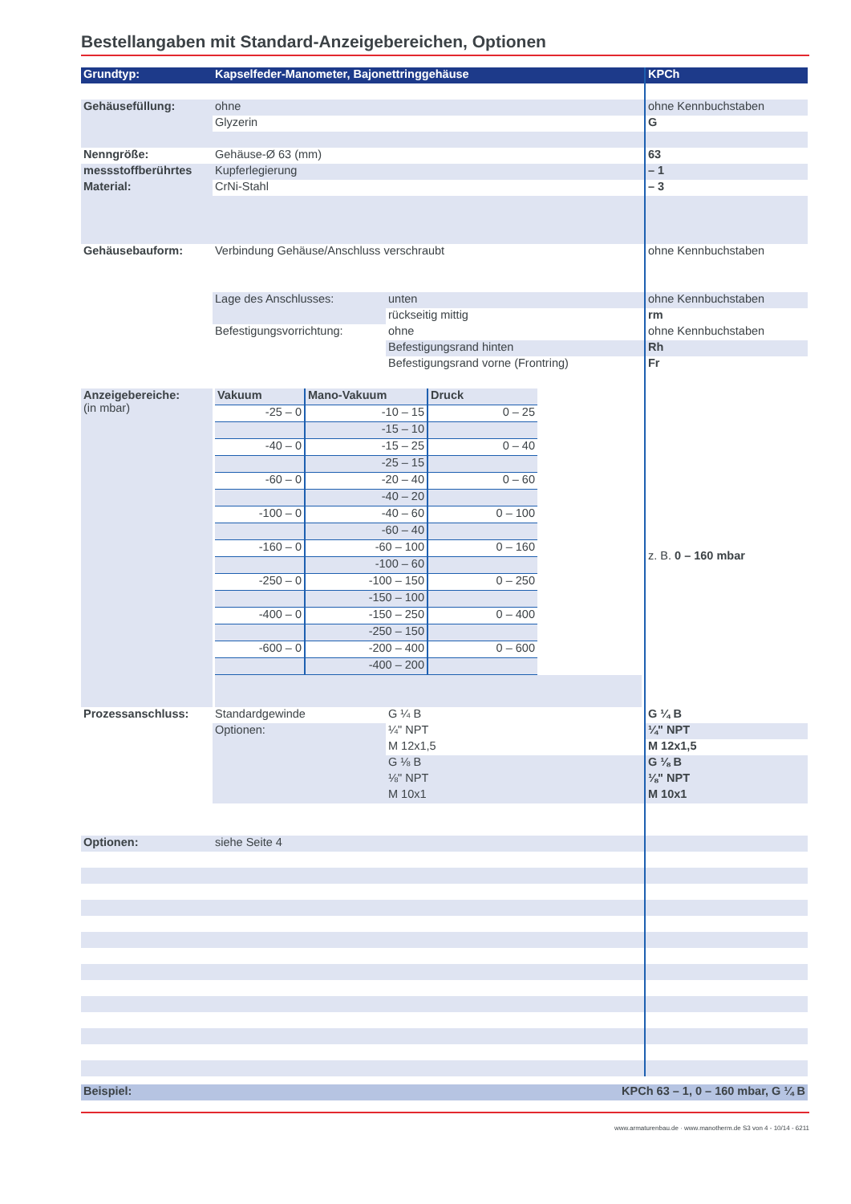Bestellangaben mit Standard-Anzeigebereichen, Optionen
| Grundtyp: | Kapselfeder-Manometer, Bajonettringgehäuse | | KPCh |
| --- | --- | --- | --- |
| Gehäusefüllung: | ohne | | ohne Kennbuchstaben |
| | Glyzerin | | G |
| Nenngröße: | Gehäuse-Ø 63 (mm) | | 63 |
| messstoffberührtes | Kupferlegierung | | – 1 |
| Material: | CrNi-Stahl | | – 3 |
| Gehäusebauform: | Verbindung Gehäuse/Anschluss verschraubt | | ohne Kennbuchstaben |
| | Lage des Anschlusses: | unten | ohne Kennbuchstaben |
| | | rückseitig mittig | rm |
| | Befestigungsvorrichtung: | ohne | ohne Kennbuchstaben |
| | | Befestigungsrand hinten | Rh |
| | | Befestigungsrand vorne (Frontring) | Fr |
| Anzeigebereiche: (in mbar) | / Vakuum / Mano-Vakuum / Druck / / --- / --- / --- / / -25 – 0 / -10 – 15 / 0 – 25 / / / -15 – 10 / / / -40 – 0 / -15 – 25 / 0 – 40 / / / -25 – 15 / / / -60 – 0 / -20 – 40 / 0 – 60 / / / -40 – 20 / / / -100 – 0 / -40 – 60 / 0 – 100 / / / -60 – 40 / / / -160 – 0 / -60 – 100 / 0 – 160 / / / -100 – 60 / / / -250 – 0 / -100 – 150 / 0 – 250 / / / -150 – 100 / / / -400 – 0 / -150 – 250 / 0 – 400 / / / -250 – 150 / / / -600 – 0 / -200 – 400 / 0 – 600 / / / -400 – 200 / / | | z. B. 0 – 160 mbar |
| Prozessanschluss: | Standardgewinde | G ¼ B | G ¼ B |
| | Optionen: | ¼" NPT | ¼" NPT |
| | | M 12x1,5 | M 12x1,5 |
| | | G ⅛ B | G ⅛ B |
| | | ⅛" NPT | ⅛" NPT |
| | | M 10x1 | M 10x1 |
| Optionen: | siehe Seite 4 | | |
| Beispiel: | KPCh 63 – 1, 0 – 160 mbar, G ¼ B | | |
www.armaturenbau.de · www.manotherm.de S3 von 4 - 10/14 - 6211